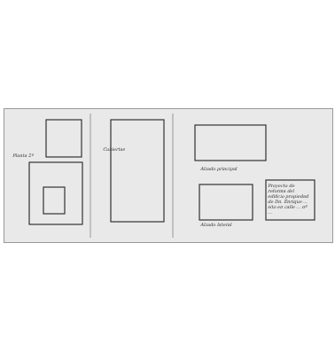Planta 2ª
Cubiertas
Alzado principal
Alzado lateral
Proyecto de reforma del edificio propiedad de Dn. Enrique ... sito en calle ... nº ...